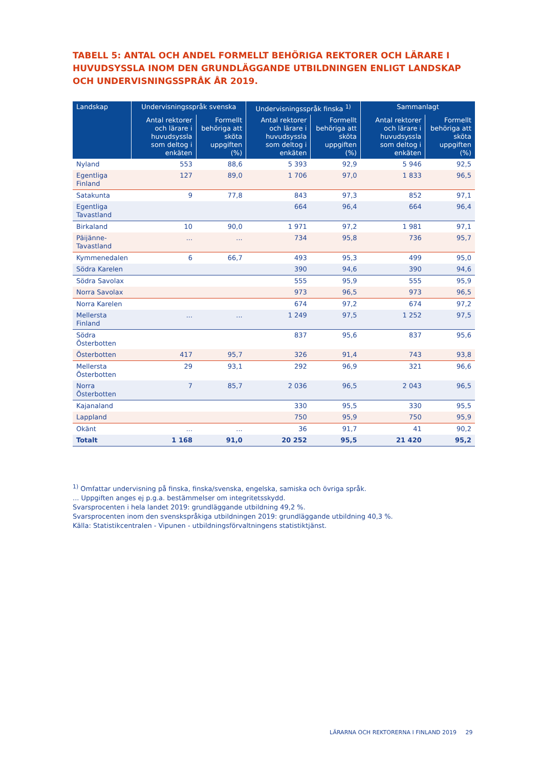TABELL 5: ANTAL OCH ANDEL FORMELLT BEHÖRIGA REKTORER OCH LÄRARE I HUVUDSYSSLA INOM DEN GRUNDLÄGGANDE UTBILDNINGEN ENLIGT LANDSKAP OCH UNDERVISNINGSSPRÅK ÅR 2019.
| Landskap | Undervisningsspråk svenska | | Undervisningsspråk finska <sup>1)</sup> | | Sammanlagt | |
| --- | --- | --- | --- | --- | --- | --- |
| | Antal rektorer och lärare i huvudsyssla som deltog i enkäten | Formellt behöriga att sköta uppgiften (%) | Antal rektorer och lärare i huvudsyssla som deltog i enkäten | Formellt behöriga att sköta uppgiften (%) | Antal rektorer och lärare i huvudsyssla som deltog i enkäten | Formellt behöriga att sköta uppgiften (%) |
| Nyland | 553 | 88,6 | 5 393 | 92,9 | 5 946 | 92,5 |
| Egentliga Finland | 127 | 89,0 | 1 706 | 97,0 | 1 833 | 96,5 |
| Satakunta | 9 | 77,8 | 843 | 97,3 | 852 | 97,1 |
| Egentliga Tavastland | | | 664 | 96,4 | 664 | 96,4 |
| Birkaland | 10 | 90,0 | 1 971 | 97,2 | 1 981 | 97,1 |
| Päijänne- Tavastland | ... | ... | 734 | 95,8 | 736 | 95,7 |
| Kymmenedalen | 6 | 66,7 | 493 | 95,3 | 499 | 95,0 |
| Södra Karelen | | | 390 | 94,6 | 390 | 94,6 |
| Södra Savolax | | | 555 | 95,9 | 555 | 95,9 |
| Norra Savolax | | | 973 | 96,5 | 973 | 96,5 |
| Norra Karelen | | | 674 | 97,2 | 674 | 97,2 |
| Mellersta Finland | ... | ... | 1 249 | 97,5 | 1 252 | 97,5 |
| Södra Österbotten | | | 837 | 95,6 | 837 | 95,6 |
| Österbotten | 417 | 95,7 | 326 | 91,4 | 743 | 93,8 |
| Mellersta Österbotten | 29 | 93,1 | 292 | 96,9 | 321 | 96,6 |
| Norra Österbotten | 7 | 85,7 | 2 036 | 96,5 | 2 043 | 96,5 |
| Kajanaland | | | 330 | 95,5 | 330 | 95,5 |
| Lappland | | | 750 | 95,9 | 750 | 95,9 |
| Okänt | ... | ... | 36 | 91,7 | 41 | 90,2 |
| Totalt | 1 168 | 91,0 | 20 252 | 95,5 | 21 420 | 95,2 |
<sup>1)</sup> Omfattar undervisning på finska, finska/svenska, engelska, samiska och övriga språk.
... Uppgiften anges ej p.g.a. bestämmelser om integritetsskydd.
Svarsprocenten i hela landet 2019: grundläggande utbildning 49,2 %.
Svarsprocenten inom den svenskspråkiga utbildningen 2019: grundläggande utbildning 40,3 %.
Källa: Statistikcentralen - Vipunen - utbildningsförvaltningens statistiktjänst.
LÄRARNA OCH REKTORERNA I FINLAND 2019 29